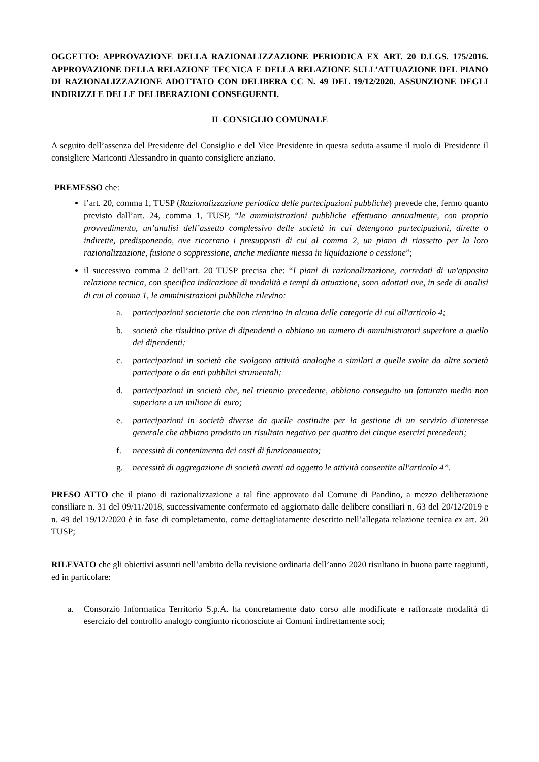OGGETTO: APPROVAZIONE DELLA RAZIONALIZZAZIONE PERIODICA EX ART. 20 D.LGS. 175/2016. APPROVAZIONE DELLA RELAZIONE TECNICA E DELLA RELAZIONE SULL’ATTUAZIONE DEL PIANO DI RAZIONALIZZAZIONE ADOTTATO CON DELIBERA CC N. 49 DEL 19/12/2020. ASSUNZIONE DEGLI INDIRIZZI E DELLE DELIBERAZIONI CONSEGUENTI.
IL CONSIGLIO COMUNALE
A seguito dell’assenza del Presidente del Consiglio e del Vice Presidente in questa seduta assume il ruolo di Presidente il consigliere Mariconti Alessandro in quanto consigliere anziano.
PREMESSO che:
l’art. 20, comma 1, TUSP (Razionalizzazione periodica delle partecipazioni pubbliche) prevede che, fermo quanto previsto dall’art. 24, comma 1, TUSP, “le amministrazioni pubbliche effettuano annualmente, con proprio provvedimento, un’analisi dell’assetto complessivo delle società in cui detengono partecipazioni, dirette o indirette, predisponendo, ove ricorrano i presupposti di cui al comma 2, un piano di riassetto per la loro razionalizzazione, fusione o soppressione, anche mediante messa in liquidazione o cessione”;
il successivo comma 2 dell’art. 20 TUSP precisa che: “I piani di razionalizzazione, corredati di un'apposita relazione tecnica, con specifica indicazione di modalità e tempi di attuazione, sono adottati ove, in sede di analisi di cui al comma 1, le amministrazioni pubbliche rilevino:
a. partecipazioni societarie che non rientrino in alcuna delle categorie di cui all'articolo 4;
b. società che risultino prive di dipendenti o abbiano un numero di amministratori superiore a quello dei dipendenti;
c. partecipazioni in società che svolgono attività analoghe o similari a quelle svolte da altre società partecipate o da enti pubblici strumentali;
d. partecipazioni in società che, nel triennio precedente, abbiano conseguito un fatturato medio non superiore a un milione di euro;
e. partecipazioni in società diverse da quelle costituite per la gestione di un servizio d'interesse generale che abbiano prodotto un risultato negativo per quattro dei cinque esercizi precedenti;
f. necessità di contenimento dei costi di funzionamento;
g. necessità di aggregazione di società aventi ad oggetto le attività consentite all'articolo 4”.
PRESO ATTO che il piano di razionalizzazione a tal fine approvato dal Comune di Pandino, a mezzo deliberazione consiliare n. 31 del 09/11/2018, successivamente confermato ed aggiornato dalle delibere consiliari n. 63 del 20/12/2019 e n. 49 del 19/12/2020 è in fase di completamento, come dettagliatamente descritto nell’allegata relazione tecnica ex art. 20 TUSP;
RILEVATO che gli obiettivi assunti nell’ambito della revisione ordinaria dell’anno 2020 risultano in buona parte raggiunti, ed in particolare:
a. Consorzio Informatica Territorio S.p.A. ha concretamente dato corso alle modificate e rafforzate modalità di esercizio del controllo analogo congiunto riconosciute ai Comuni indirettamente soci;